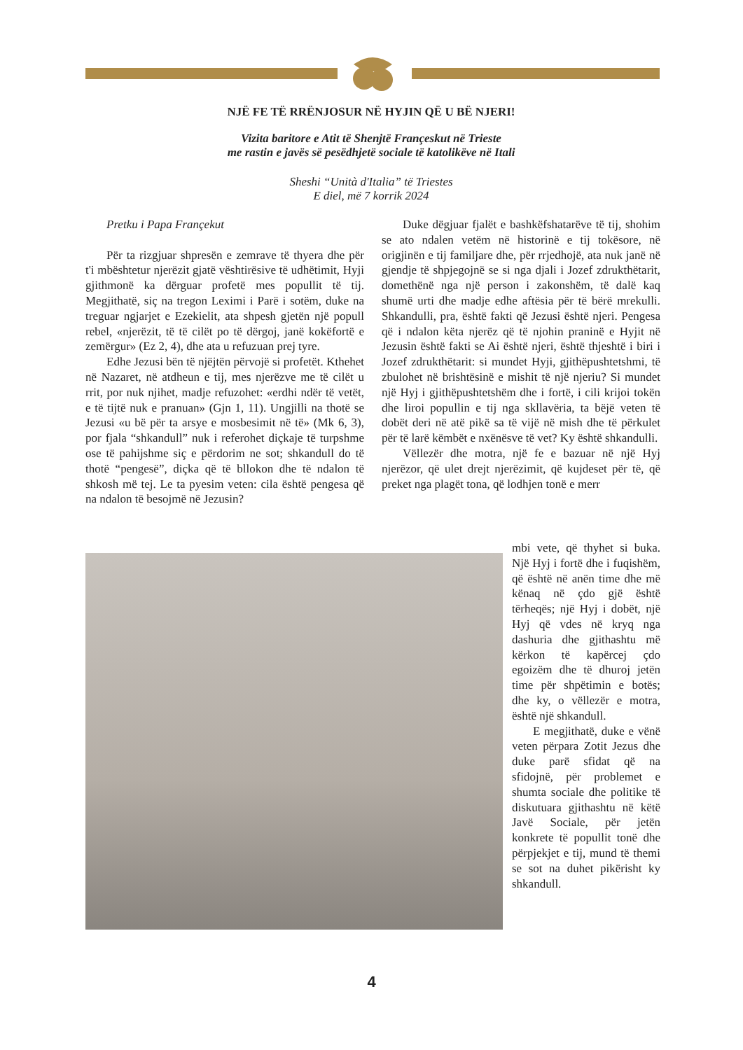NJË FE TË RRËNJOSUR NË HYJIN QË U BË NJERI!
Vizita baritore e Atit të Shenjtë Françeskut në Trieste
me rastin e javës së pesëdhjetë sociale të katolikëve në Itali
Sheshi “Unità d'Italia” të Triestes
E diel, më 7 korrik 2024
Pretku i Papa Françekut
Për ta rizgjuar shpresën e zemrave të thyera dhe për t'i mbështetur njerëzit gjatë vështirësive të udhëtimit, Hyji gjithmonë ka dërguar profetë mes popullit të tij. Megjithatë, siç na tregon Leximi i Parë i sotëm, duke na treguar ngjarjet e Ezekielit, ata shpesh gjetën një popull rebel, «njerëzit, të të cilët po të dërgoj, janë kokëfortë e zemërgur» (Ez 2, 4), dhe ata u refuzuan prej tyre.
Edhe Jezusi bën të njëjtën përvojë si profetët. Kthehet në Nazaret, në atdheun e tij, mes njerëzve me të cilët u rrit, por nuk njihet, madje refuzohet: «erdhi ndër të vetët, e të tijtë nuk e pranuan» (Gjn 1, 11). Ungjilli na thotë se Jezusi «u bë për ta arsye e mosbesimit në të» (Mk 6, 3), por fjala “shkandull” nuk i referohet diçkaje të turpshme ose të pahijshme siç e përdorim ne sot; shkandull do të thotë “pengesë”, diçka që të bllokon dhe të ndalon të shkosh më tej. Le ta pyesim veten: cila është pengesa që na ndalon të besojmë në Jezusin?
Duke dëgjuar fjalët e bashkëfshatarëve të tij, shohim se ato ndalen vetëm në historinë e tij tokësore, në origjinën e tij familjare dhe, për rrjedhojë, ata nuk janë në gjendje të shpjegojnë se si nga djali i Jozef zdrukthëtarit, domethënë nga një person i zakonshëm, të dalë kaq shumë urti dhe madje edhe aftësia për të bërë mrekulli. Shkandulli, pra, është fakti që Jezusi është njeri. Pengesa që i ndalon këta njerëz që të njohin praninë e Hyjit në Jezusin është fakti se Ai është njeri, është thjeshtë i biri i Jozef zdrukthëtarit: si mundet Hyji, gjithëpushtetshmi, të zbulohet në brishtësinë e mishit të një njeriu? Si mundet një Hyj i gjithëpushtetshëm dhe i fortë, i cili krijoi tokën dhe liroi popullin e tij nga skllavëria, ta bëjë veten të dobët deri në atë pikë sa të vijë në mish dhe të përkulet për të larë këmbët e nxënësve të vet? Ky është shkandulli.
Vëllezër dhe motra, një fe e bazuar në një Hyj njerëzor, që ulet drejt njerëzimit, që kujdeset për të, që preket nga plagët tona, që lodhjen tonë e merr
mbi vete, që thyhet si buka. Një Hyj i fortë dhe i fuqishëm, që është në anën time dhe më kënaq në çdo gjë është tërheqës; një Hyj i dobët, një Hyj që vdes në kryq nga dashuria dhe gjithashtu më kërkon të kapërcej çdo egoizëm dhe të dhuroj jetën time për shpëtimin e botës; dhe ky, o vëllezër e motra, është një shkandull.
E megjithatë, duke e vënë veten përpara Zotit Jezus dhe duke parë sfidat që na sfidojnë, për problemet e shumta sociale dhe politike të diskutuara gjithashtu në këtë Javë Sociale, për jetën konkrete të popullit tonë dhe përpjekjet e tij, mund të themi se sot na duhet pikërisht ky shkandull.
4